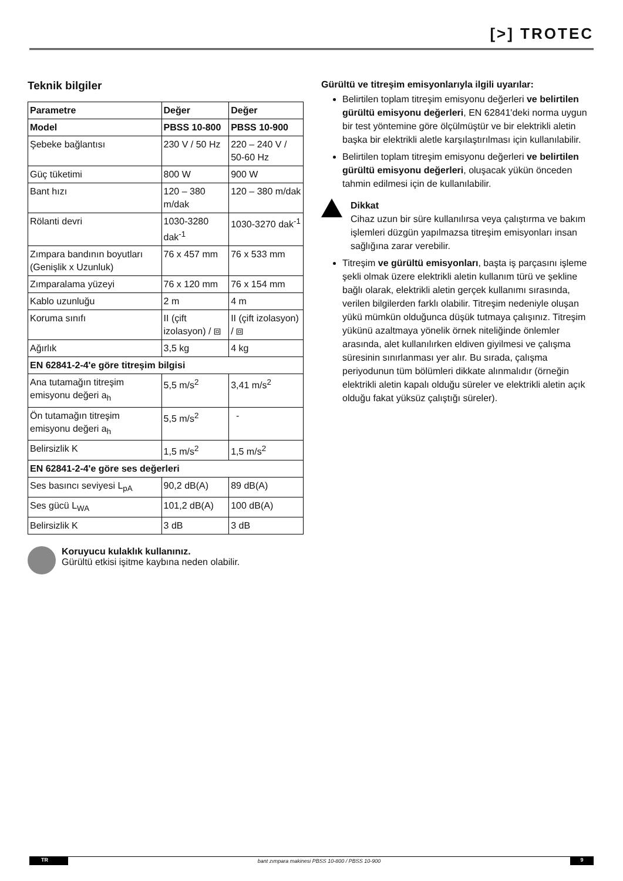[>] TROTEC
Teknik bilgiler
| Parametre | Değer | Değer |
| --- | --- | --- |
| Model | PBSS 10-800 | PBSS 10-900 |
| Şebeke bağlantısı | 230 V / 50 Hz | 220 – 240 V / 50-60 Hz |
| Güç tüketimi | 800 W | 900 W |
| Bant hızı | 120 – 380 m/dak | 120 – 380 m/dak |
| Rölanti devri | 1030-3280 dak<sup>-1</sup> | 1030-3270 dak<sup>-1</sup> |
| Zımpara bandının boyutları (Genişlik x Uzunluk) | 76 x 457 mm | 76 x 533 mm |
| Zımparalama yüzeyi | 76 x 120 mm | 76 x 154 mm |
| Kablo uzunluğu | 2 m | 4 m |
| Koruma sınıfı | II (çift izolasyon) / ⧈ | II (çift izolasyon) / ⧈ |
| Ağırlık | 3,5 kg | 4 kg |
| EN 62841-2-4'e göre titreşim bilgisi | | |
| Ana tutamağın titreşim emisyonu değeri a<sub>h</sub> | 5,5 m/s<sup>2</sup> | 3,41 m/s<sup>2</sup> |
| Ön tutamağın titreşim emisyonu değeri a<sub>h</sub> | 5,5 m/s<sup>2</sup> | - |
| Belirsizlik K | 1,5 m/s<sup>2</sup> | 1,5 m/s<sup>2</sup> |
| EN 62841-2-4'e göre ses değerleri | | |
| Ses basıncı seviyesi L<sub>pA</sub> | 90,2 dB(A) | 89 dB(A) |
| Ses gücü L<sub>WA</sub> | 101,2 dB(A) | 100 dB(A) |
| Belirsizlik K | 3 dB | 3 dB |
Koruyucu kulaklık kullanınız.
Gürültü etkisi işitme kaybına neden olabilir.
Gürültü ve titreşim emisyonlarıyla ilgili uyarılar:
Belirtilen toplam titreşim emisyonu değerleri ve belirtilen gürültü emisyonu değerleri, EN 62841'deki norma uygun bir test yöntemine göre ölçülmüştür ve bir elektrikli aletin başka bir elektrikli aletle karşılaştırılması için kullanılabilir.
Belirtilen toplam titreşim emisyonu değerleri ve belirtilen gürültü emisyonu değerleri, oluşacak yükün önceden tahmin edilmesi için de kullanılabilir.
Dikkat
Cihaz uzun bir süre kullanılırsa veya çalıştırma ve bakım işlemleri düzgün yapılmazsa titreşim emisyonları insan sağlığına zarar verebilir.
Titreşim ve gürültü emisyonları, başta iş parçasını işleme şekli olmak üzere elektrikli aletin kullanım türü ve şekline bağlı olarak, elektrikli aletin gerçek kullanımı sırasında, verilen bilgilerden farklı olabilir. Titreşim nedeniyle oluşan yükü mümkün olduğunca düşük tutmaya çalışınız. Titreşim yükünü azaltmaya yönelik örnek niteliğinde önlemler arasında, alet kullanılırken eldiven giyilmesi ve çalışma süresinin sınırlanması yer alır. Bu sırada, çalışma periyodunun tüm bölümleri dikkate alınmalıdır (örneğin elektrikli aletin kapalı olduğu süreler ve elektrikli aletin açık olduğu fakat yüksüz çalıştığı süreler).
TR bant zımpara makinesi PBSS 10-800 / PBSS 10-900 9